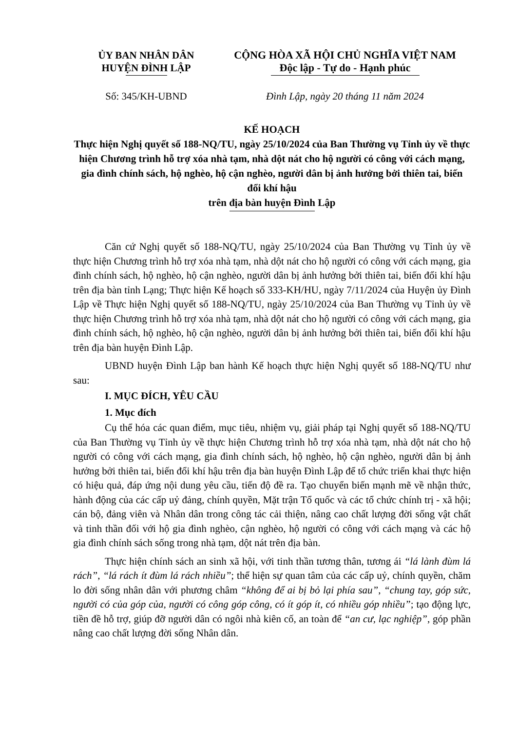ỦY BAN NHÂN DÂN
HUYỆN ĐÌNH LẬP
CỘNG HÒA XÃ HỘI CHỦ NGHĨA VIỆT NAM
Độc lập - Tự do - Hạnh phúc
Số: 345/KH-UBND Đình Lập, ngày 20 tháng 11 năm 2024
KẾ HOẠCH
Thực hiện Nghị quyết số 188-NQ/TU, ngày 25/10/2024 của Ban Thường vụ Tỉnh ủy về thực hiện Chương trình hỗ trợ xóa nhà tạm, nhà dột nát cho hộ người có công với cách mạng, gia đình chính sách, hộ nghèo, hộ cận nghèo, người dân bị ảnh hưởng bởi thiên tai, biến đổi khí hậu
trên địa bàn huyện Đình Lập
Căn cứ Nghị quyết số 188-NQ/TU, ngày 25/10/2024 của Ban Thường vụ Tỉnh ủy về thực hiện Chương trình hỗ trợ xóa nhà tạm, nhà dột nát cho hộ người có công với cách mạng, gia đình chính sách, hộ nghèo, hộ cận nghèo, người dân bị ảnh hưởng bởi thiên tai, biến đổi khí hậu trên địa bàn tỉnh Lạng; Thực hiện Kế hoạch số 333-KH/HU, ngày 7/11/2024 của Huyện ủy Đình Lập về Thực hiện Nghị quyết số 188-NQ/TU, ngày 25/10/2024 của Ban Thường vụ Tỉnh ủy về thực hiện Chương trình hỗ trợ xóa nhà tạm, nhà dột nát cho hộ người có công với cách mạng, gia đình chính sách, hộ nghèo, hộ cận nghèo, người dân bị ảnh hưởng bởi thiên tai, biến đổi khí hậu trên địa bàn huyện Đình Lập.
UBND huyện Đình Lập ban hành Kế hoạch thực hiện Nghị quyết số 188-NQ/TU như sau:
I. MỤC ĐÍCH, YÊU CẦU
1. Mục đích
Cụ thể hóa các quan điểm, mục tiêu, nhiệm vụ, giải pháp tại Nghị quyết số 188-NQ/TU của Ban Thường vụ Tỉnh ủy về thực hiện Chương trình hỗ trợ xóa nhà tạm, nhà dột nát cho hộ người có công với cách mạng, gia đình chính sách, hộ nghèo, hộ cận nghèo, người dân bị ảnh hưởng bởi thiên tai, biến đổi khí hậu trên địa bàn huyện Đình Lập để tổ chức triển khai thực hiện có hiệu quả, đáp ứng nội dung yêu cầu, tiến độ đề ra. Tạo chuyển biến mạnh mẽ về nhận thức, hành động của các cấp uỷ đảng, chính quyền, Mặt trận Tổ quốc và các tổ chức chính trị - xã hội; cán bộ, đảng viên và Nhân dân trong công tác cải thiện, nâng cao chất lượng đời sống vật chất và tinh thần đối với hộ gia đình nghèo, cận nghèo, hộ người có công với cách mạng và các hộ gia đình chính sách sống trong nhà tạm, dột nát trên địa bàn.
Thực hiện chính sách an sinh xã hội, với tinh thần tương thân, tương ái “lá lành đùm lá rách”, “lá rách ít đùm lá rách nhiều”; thể hiện sự quan tâm của các cấp uỷ, chính quyền, chăm lo đời sống nhân dân với phương châm “không để ai bị bỏ lại phía sau”, “chung tay, góp sức, người có của góp của, người có công góp công, có ít góp ít, có nhiều góp nhiều”; tạo động lực, tiền đề hỗ trợ, giúp đỡ người dân có ngôi nhà kiên cố, an toàn để “an cư, lạc nghiệp”, góp phần nâng cao chất lượng đời sống Nhân dân.